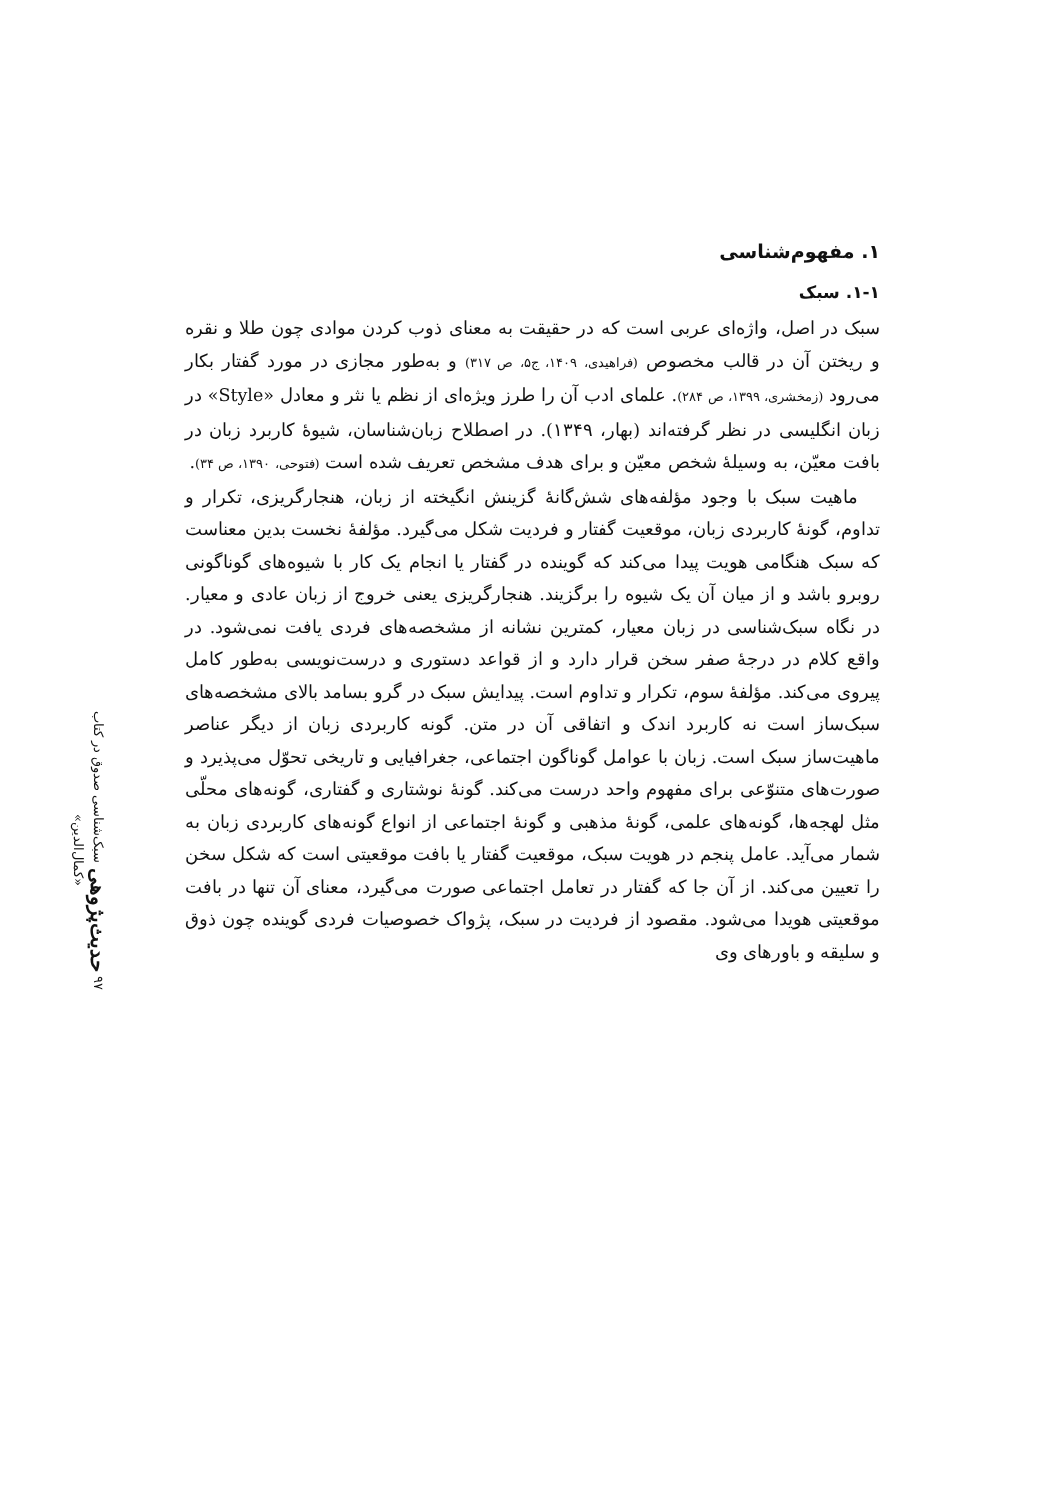۱. مفهوم‌شناسی
۱-۱. سبک
سبک در اصل، واژه‌ای عربی است که در حقیقت به معنای ذوب کردن موادی چون طلا و نقره و ریختن آن در قالب مخصوص (فراهیدی، ۱۴۰۹، ج۵، ص ۳۱۷) و به‌طور مجازی در مورد گفتار بکار می‌رود (زمخشری، ۱۳۹۹، ص ۲۸۴). علمای ادب آن را طرز ویژه‌ای از نظم یا نثر و معادل «Style» در زبان انگلیسی در نظر گرفته‌اند (بهار، ۱۳۴۹). در اصطلاح زبان‌شناسان، شیوهٔ کاربرد زبان در بافت معیّن، به وسیلهٔ شخص معیّن و برای هدف مشخص تعریف شده است (فتوحی، ۱۳۹۰، ص ۳۴).
ماهیت سبک با وجود مؤلفه‌های شش‌گانهٔ گزینش انگیخته از زبان، هنجارگریزی، تکرار و تداوم، گونهٔ کاربردی زبان، موقعیت گفتار و فردیت شکل می‌گیرد. مؤلفهٔ نخست بدین معناست که سبک هنگامی هویت پیدا می‌کند که گوینده در گفتار یا انجام یک کار با شیوه‌های گوناگونی روبرو باشد و از میان آن یک شیوه را برگزیند. هنجارگریزی یعنی خروج از زبان عادی و معیار. در نگاه سبک‌شناسی در زبان معیار، کمترین نشانه از مشخصه‌های فردی یافت نمی‌شود. در واقع کلام در درجهٔ صفر سخن قرار دارد و از قواعد دستوری و درست‌نویسی به‌طور کامل پیروی می‌کند. مؤلفهٔ سوم، تکرار و تداوم است. پیدایش سبک در گرو بسامد بالای مشخصه‌های سبک‌ساز است نه کاربرد اندک و اتفاقی آن در متن. گونه کاربردی زبان از دیگر عناصر ماهیت‌ساز سبک است. زبان با عوامل گوناگون اجتماعی، جغرافیایی و تاریخی تحوّل می‌پذیرد و صورت‌های متنوّعی برای مفهوم واحد درست می‌کند. گونهٔ نوشتاری و گفتاری، گونه‌های محلّی مثل لهجه‌ها، گونه‌های علمی، گونهٔ مذهبی و گونهٔ اجتماعی از انواع گونه‌های کاربردی زبان به شمار می‌آید. عامل پنجم در هویت سبک، موقعیت گفتار یا بافت موقعیتی است که شکل سخن را تعیین می‌کند. از آن جا که گفتار در تعامل اجتماعی صورت می‌گیرد، معنای آن تنها در بافت موقعیتی هویدا می‌شود. مقصود از فردیت در سبک، پژواک خصوصیات فردی گوینده چون ذوق و سلیقه و باورهای وی
۹۷ حدیث‌پژوهی سبک‌شناسی صدوق در کتاب «کمال‌الدین»